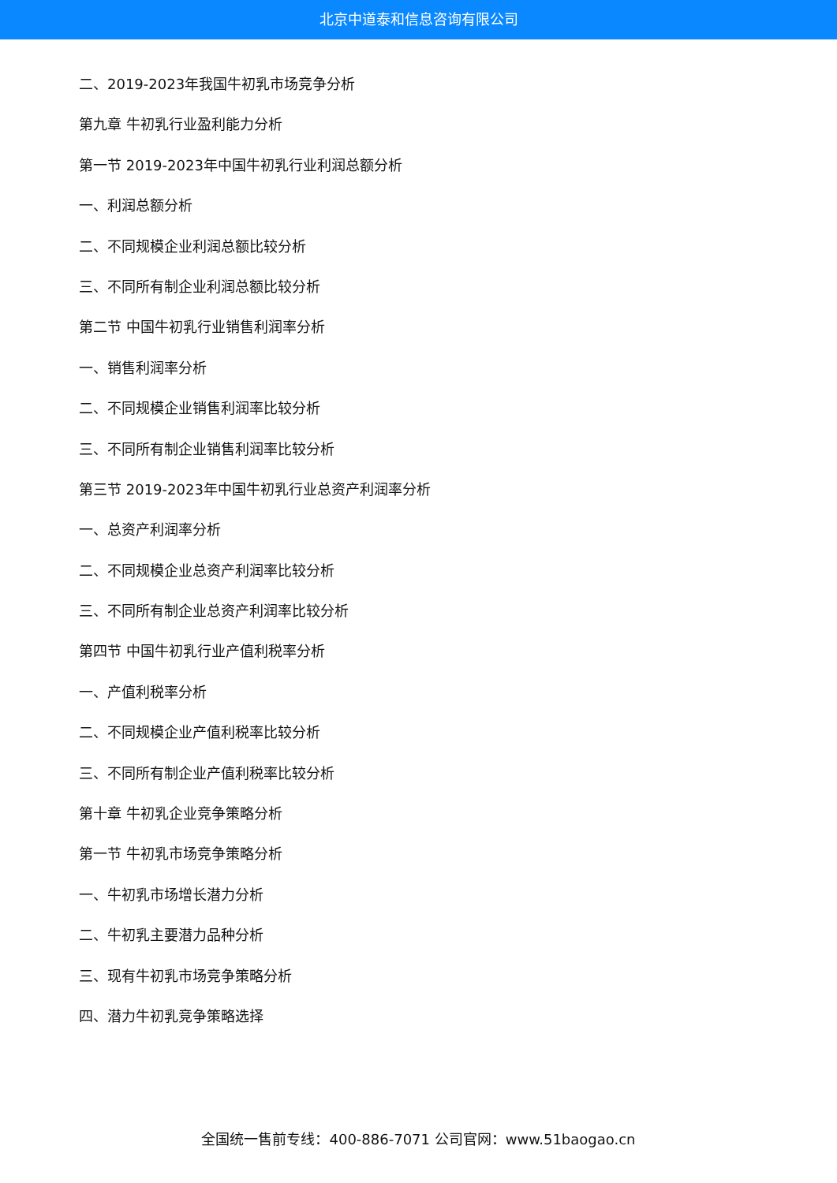北京中道泰和信息咨询有限公司
二、2019-2023年我国牛初乳市场竞争分析
第九章 牛初乳行业盈利能力分析
第一节 2019-2023年中国牛初乳行业利润总额分析
一、利润总额分析
二、不同规模企业利润总额比较分析
三、不同所有制企业利润总额比较分析
第二节 中国牛初乳行业销售利润率分析
一、销售利润率分析
二、不同规模企业销售利润率比较分析
三、不同所有制企业销售利润率比较分析
第三节 2019-2023年中国牛初乳行业总资产利润率分析
一、总资产利润率分析
二、不同规模企业总资产利润率比较分析
三、不同所有制企业总资产利润率比较分析
第四节 中国牛初乳行业产值利税率分析
一、产值利税率分析
二、不同规模企业产值利税率比较分析
三、不同所有制企业产值利税率比较分析
第十章 牛初乳企业竞争策略分析
第一节 牛初乳市场竞争策略分析
一、牛初乳市场增长潜力分析
二、牛初乳主要潜力品种分析
三、现有牛初乳市场竞争策略分析
四、潜力牛初乳竞争策略选择
全国统一售前专线：400-886-7071 公司官网：www.51baogao.cn